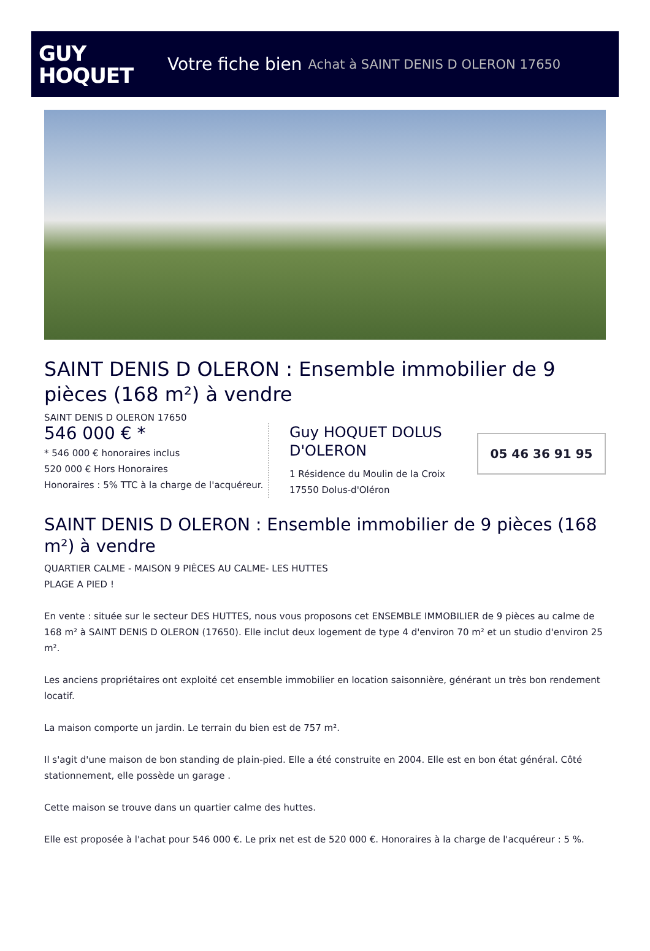GUY
HOQUET
Votre fiche bien Achat à SAINT DENIS D OLERON 17650
SAINT DENIS D OLERON : Ensemble immobilier de 9 pièces (168 m²) à vendre
SAINT DENIS D OLERON 17650
546 000 € *
* 546 000 € honoraires inclus
520 000 € Hors Honoraires
Honoraires : 5% TTC à la charge de l'acquéreur.
Guy HOQUET DOLUS D'OLERON
1 Résidence du Moulin de la Croix
17550 Dolus-d'Oléron
05 46 36 91 95
SAINT DENIS D OLERON : Ensemble immobilier de 9 pièces (168 m²) à vendre
QUARTIER CALME - MAISON 9 PIÈCES AU CALME- LES HUTTES
PLAGE A PIED !
En vente : située sur le secteur DES HUTTES, nous vous proposons cet ENSEMBLE IMMOBILIER de 9 pièces au calme de 168 m² à SAINT DENIS D OLERON (17650). Elle inclut deux logement de type 4 d'environ 70 m² et un studio d'environ 25 m².
Les anciens propriétaires ont exploité cet ensemble immobilier en location saisonnière, générant un très bon rendement locatif.
La maison comporte un jardin. Le terrain du bien est de 757 m².
Il s'agit d'une maison de bon standing de plain-pied. Elle a été construite en 2004. Elle est en bon état général. Côté stationnement, elle possède un garage .
Cette maison se trouve dans un quartier calme des huttes.
Elle est proposée à l'achat pour 546 000 €. Le prix net est de 520 000 €. Honoraires à la charge de l'acquéreur : 5 %.